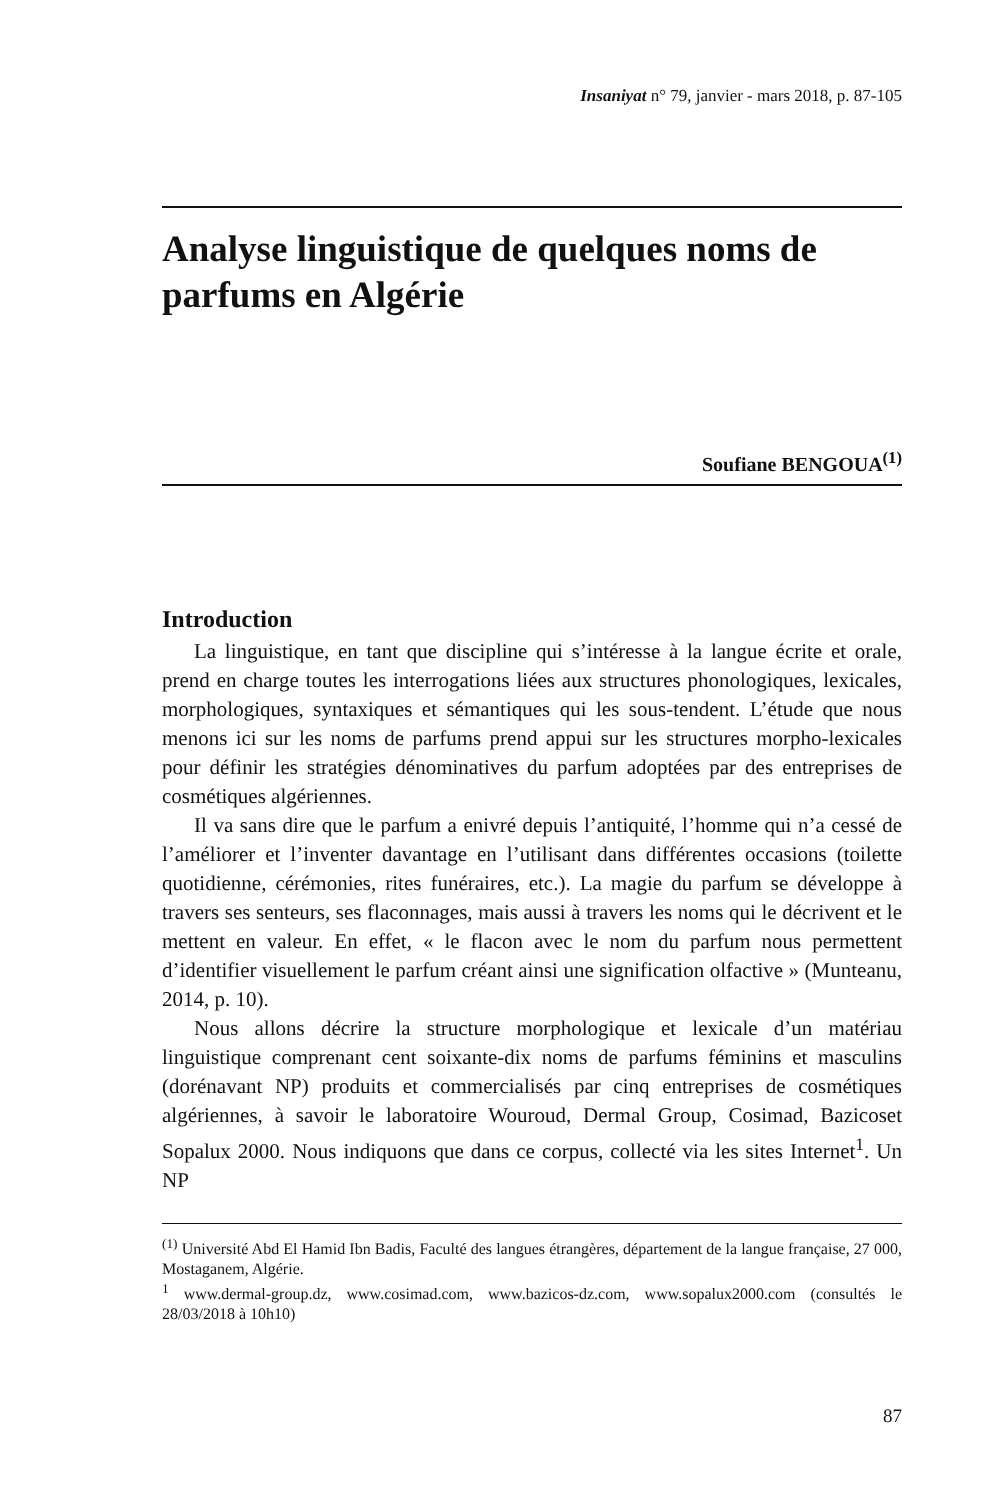Insaniyat n° 79, janvier - mars 2018, p. 87-105
Analyse linguistique de quelques noms de parfums en Algérie
Soufiane BENGOUA<sup>(1)</sup>
Introduction
La linguistique, en tant que discipline qui s’intéresse à la langue écrite et orale, prend en charge toutes les interrogations liées aux structures phonologiques, lexicales, morphologiques, syntaxiques et sémantiques qui les sous-tendent. L’étude que nous menons ici sur les noms de parfums prend appui sur les structures morpho-lexicales pour définir les stratégies dénominatives du parfum adoptées par des entreprises de cosmétiques algériennes.
Il va sans dire que le parfum a enivré depuis l’antiquité, l’homme qui n’a cessé de l’améliorer et l’inventer davantage en l’utilisant dans différentes occasions (toilette quotidienne, cérémonies, rites funéraires, etc.). La magie du parfum se développe à travers ses senteurs, ses flaconnages, mais aussi à travers les noms qui le décrivent et le mettent en valeur. En effet, « le flacon avec le nom du parfum nous permettent d’identifier visuellement le parfum créant ainsi une signification olfactive » (Munteanu, 2014, p. 10).
Nous allons décrire la structure morphologique et lexicale d’un matériau linguistique comprenant cent soixante-dix noms de parfums féminins et masculins (dorénavant NP) produits et commercialisés par cinq entreprises de cosmétiques algériennes, à savoir le laboratoire Wouroud, Dermal Group, Cosimad, Bazicoset Sopalux 2000. Nous indiquons que dans ce corpus, collecté via les sites Internet<sup>1</sup>. Un NP
<sup>(1)</sup> Université Abd El Hamid Ibn Badis, Faculté des langues étrangères, département de la langue française, 27 000, Mostaganem, Algérie.
<sup>1</sup> www.dermal-group.dz, www.cosimad.com, www.bazicos-dz.com, www.sopalux2000.com (consultés le 28/03/2018 à 10h10)
87